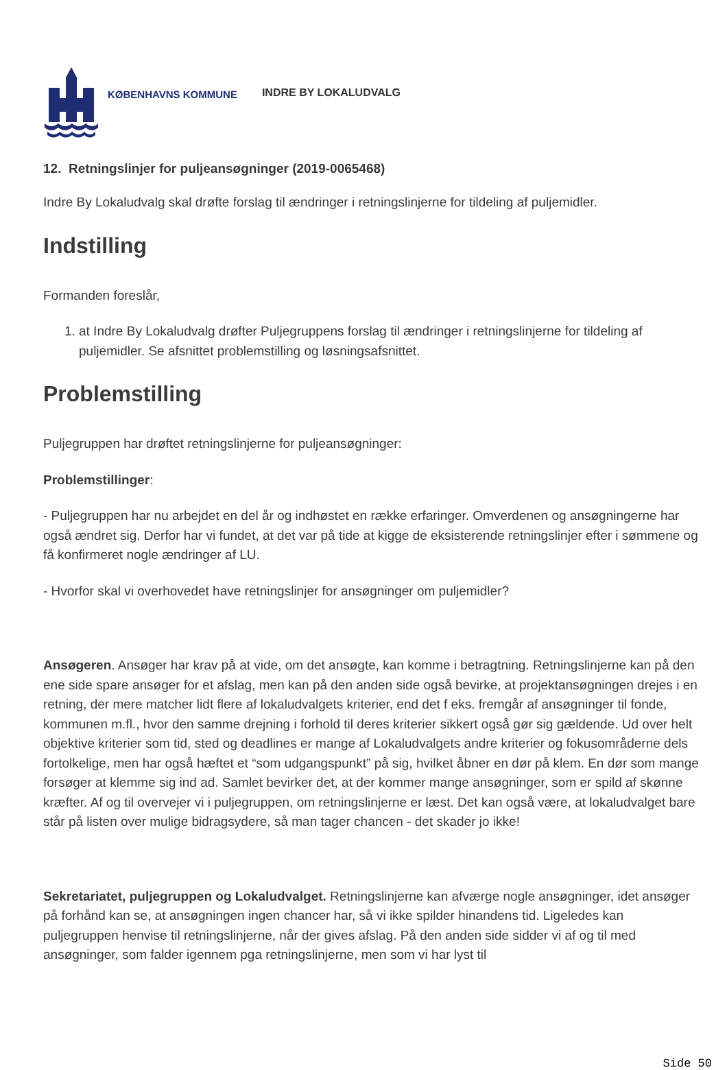KØBENHAVNS KOMMUNE
INDRE BY LOKALUDVALG
12. Retningslinjer for puljeansøgninger (2019-0065468)
Indre By Lokaludvalg skal drøfte forslag til ændringer i retningslinjerne for tildeling af puljemidler.
Indstilling
Formanden foreslår,
1. at Indre By Lokaludvalg drøfter Puljegruppens forslag til ændringer i retningslinjerne for tildeling af puljemidler. Se afsnittet problemstilling og løsningsafsnittet.
Problemstilling
Puljegruppen har drøftet retningslinjerne for puljeansøgninger:
Problemstillinger:
- Puljegruppen har nu arbejdet en del år og indhøstet en række erfaringer. Omverdenen og ansøgningerne har også ændret sig. Derfor har vi fundet, at det var på tide at kigge de eksisterende retningslinjer efter i sømmene og få konfirmeret nogle ændringer af LU.
- Hvorfor skal vi overhovedet have retningslinjer for ansøgninger om puljemidler?
Ansøgeren. Ansøger har krav på at vide, om det ansøgte, kan komme i betragtning. Retningslinjerne kan på den ene side spare ansøger for et afslag, men kan på den anden side også bevirke, at projektansøgningen drejes i en retning, der mere matcher lidt flere af lokaludvalgets kriterier, end det f eks. fremgår af ansøgninger til fonde, kommunen m.fl., hvor den samme drejning i forhold til deres kriterier sikkert også gør sig gældende. Ud over helt objektive kriterier som tid, sted og deadlines er mange af Lokaludvalgets andre kriterier og fokusområderne dels fortolkelige, men har også hæftet et “som udgangspunkt” på sig, hvilket åbner en dør på klem. En dør som mange forsøger at klemme sig ind ad. Samlet bevirker det, at der kommer mange ansøgninger, som er spild af skønne kræfter. Af og til overvejer vi i puljegruppen, om retningslinjerne er læst. Det kan også være, at lokaludvalget bare står på listen over mulige bidragsydere, så man tager chancen - det skader jo ikke!
Sekretariatet, puljegruppen og Lokaludvalget. Retningslinjerne kan afværge nogle ansøgninger, idet ansøger på forhånd kan se, at ansøgningen ingen chancer har, så vi ikke spilder hinandens tid. Ligeledes kan puljegruppen henvise til retningslinjerne, når der gives afslag. På den anden side sidder vi af og til med ansøgninger, som falder igennem pga retningslinjerne, men som vi har lyst til
Side 50